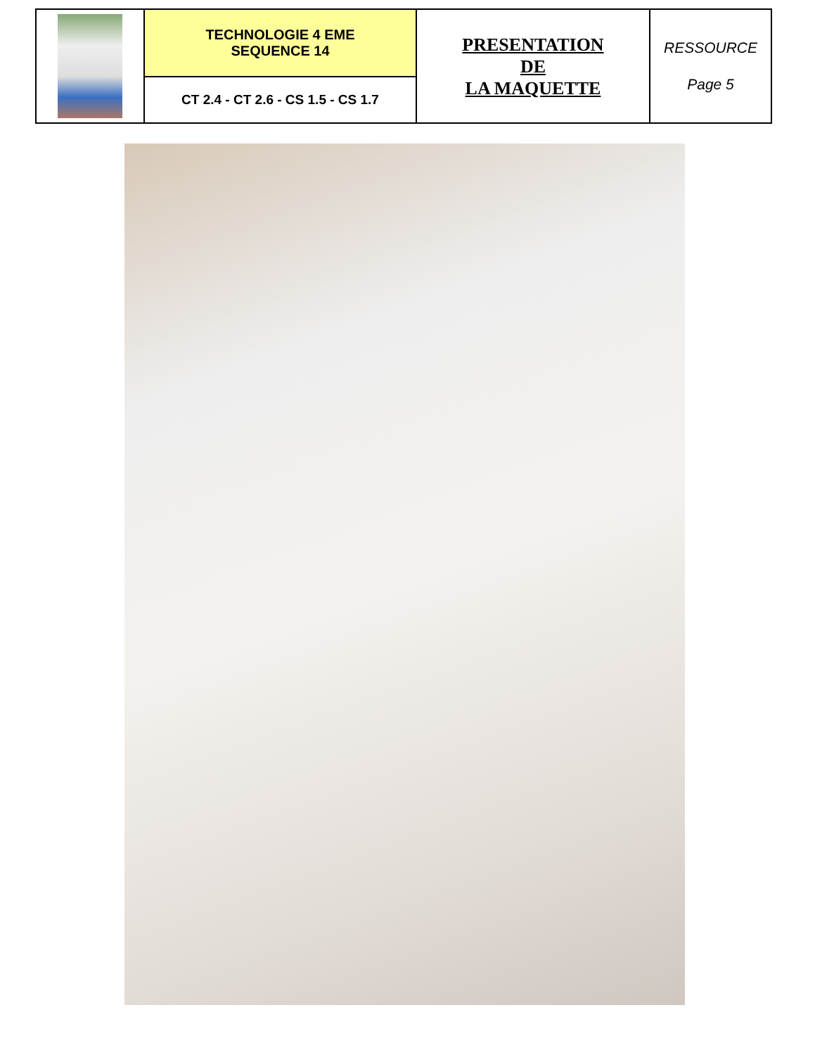| | TECHNOLOGIE 4 EME SEQUENCE 14 | PRESENTATION DE LA MAQUETTE | RESSOURCE Page 5 |
| | CT 2.4 - CT 2.6 - CS 1.5 - CS 1.7 | | |